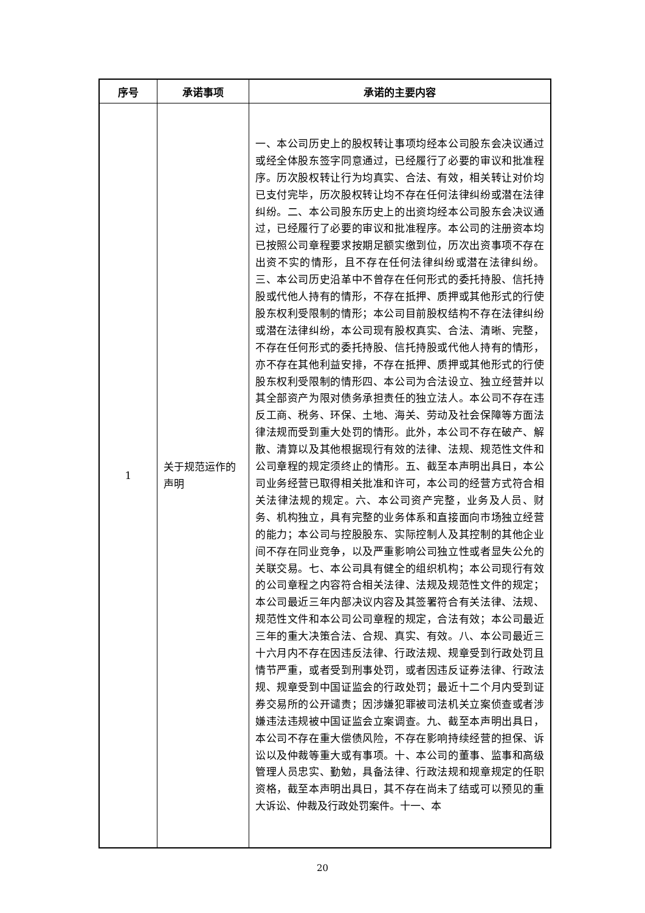| 序号 | 承诺事项 | 承诺的主要内容 |
| --- | --- | --- |
| 1 | 关于规范运作的声明 | 一、本公司历史上的股权转让事项均经本公司股东会决议通过或经全体股东签字同意通过，已经履行了必要的审议和批准程序。历次股权转让行为均真实、合法、有效，相关转让对价均已支付完毕，历次股权转让均不存在任何法律纠纷或潜在法律纠纷。二、本公司股东历史上的出资均经本公司股东会决议通过，已经履行了必要的审议和批准程序。本公司的注册资本均已按照公司章程要求按期足额实缴到位，历次出资事项不存在出资不实的情形，且不存在任何法律纠纷或潜在法律纠纷。三、本公司历史沿革中不曾存在任何形式的委托持股、信托持股或代他人持有的情形，不存在抵押、质押或其他形式的行使股东权利受限制的情形；本公司目前股权结构不存在法律纠纷或潜在法律纠纷，本公司现有股权真实、合法、清晰、完整，不存在任何形式的委托持股、信托持股或代他人持有的情形，亦不存在其他利益安排，不存在抵押、质押或其他形式的行使股东权利受限制的情形四、本公司为合法设立、独立经营并以其全部资产为限对债务承担责任的独立法人。本公司不存在违反工商、税务、环保、土地、海关、劳动及社会保障等方面法律法规而受到重大处罚的情形。此外，本公司不存在破产、解散、清算以及其他根据现行有效的法律、法规、规范性文件和公司章程的规定须终止的情形。五、截至本声明出具日，本公司业务经营已取得相关批准和许可，本公司的经营方式符合相关法律法规的规定。六、本公司资产完整，业务及人员、财务、机构独立，具有完整的业务体系和直接面向市场独立经营的能力；本公司与控股股东、实际控制人及其控制的其他企业间不存在同业竞争，以及严重影响公司独立性或者显失公允的关联交易。七、本公司具有健全的组织机构；本公司现行有效的公司章程之内容符合相关法律、法规及规范性文件的规定；本公司最近三年内部决议内容及其签署符合有关法律、法规、规范性文件和本公司公司章程的规定，合法有效；本公司最近三年的重大决策合法、合规、真实、有效。八、本公司最近三十六月内不存在因违反法律、行政法规、规章受到行政处罚且情节严重，或者受到刑事处罚，或者因违反证券法律、行政法规、规章受到中国证监会的行政处罚；最近十二个月内受到证券交易所的公开谴责；因涉嫌犯罪被司法机关立案侦查或者涉嫌违法违规被中国证监会立案调查。九、截至本声明出具日，本公司不存在重大偿债风险，不存在影响持续经营的担保、诉讼以及仲裁等重大或有事项。十、本公司的董事、监事和高级管理人员忠实、勤勉，具备法律、行政法规和规章规定的任职资格，截至本声明出具日，其不存在尚未了结或可以预见的重大诉讼、仲裁及行政处罚案件。十一、本 |
20